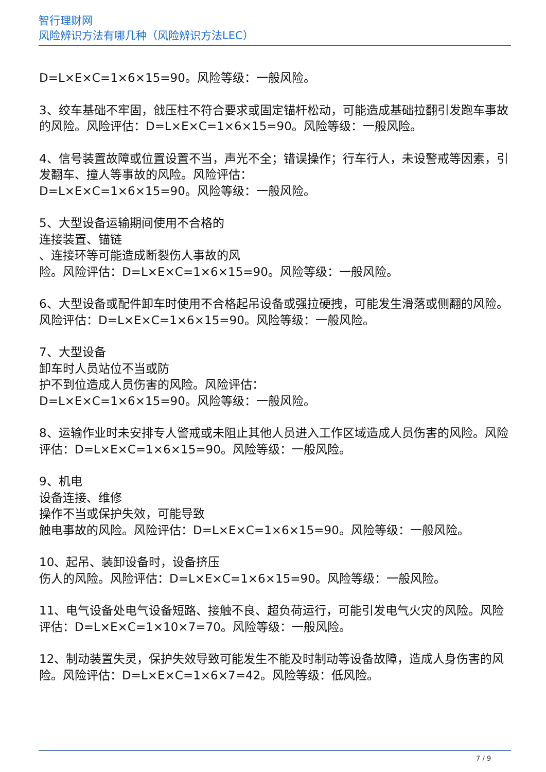智行理财网
风险辨识方法有哪几种（风险辨识方法LEC）
D=L×E×C=1×6×15=90。风险等级：一般风险。
3、绞车基础不牢固，戗压柱不符合要求或固定锚杆松动，可能造成基础拉翻引发跑车事故的风险。风险评估：D=L×E×C=1×6×15=90。风险等级：一般风险。
4、信号装置故障或位置设置不当，声光不全；错误操作；行车行人，未设警戒等因素，引发翻车、撞人等事故的风险。风险评估：
D=L×E×C=1×6×15=90。风险等级：一般风险。
5、大型设备运输期间使用不合格的
连接装置、锚链
、连接环等可能造成断裂伤人事故的风
险。风险评估：D=L×E×C=1×6×15=90。风险等级：一般风险。
6、大型设备或配件卸车时使用不合格起吊设备或强拉硬拽，可能发生滑落或侧翻的风险。风险评估：D=L×E×C=1×6×15=90。风险等级：一般风险。
7、大型设备
卸车时人员站位不当或防
护不到位造成人员伤害的风险。风险评估：
D=L×E×C=1×6×15=90。风险等级：一般风险。
8、运输作业时未安排专人警戒或未阻止其他人员进入工作区域造成人员伤害的风险。风险评估：D=L×E×C=1×6×15=90。风险等级：一般风险。
9、机电
设备连接、维修
操作不当或保护失效，可能导致
触电事故的风险。风险评估：D=L×E×C=1×6×15=90。风险等级：一般风险。
10、起吊、装卸设备时，设备挤压
伤人的风险。风险评估：D=L×E×C=1×6×15=90。风险等级：一般风险。
11、电气设备处电气设备短路、接触不良、超负荷运行，可能引发电气火灾的风险。风险评估：D=L×E×C=1×10×7=70。风险等级：一般风险。
12、制动装置失灵，保护失效导致可能发生不能及时制动等设备故障，造成人身伤害的风险。风险评估：D=L×E×C=1×6×7=42。风险等级：低风险。
7 / 9